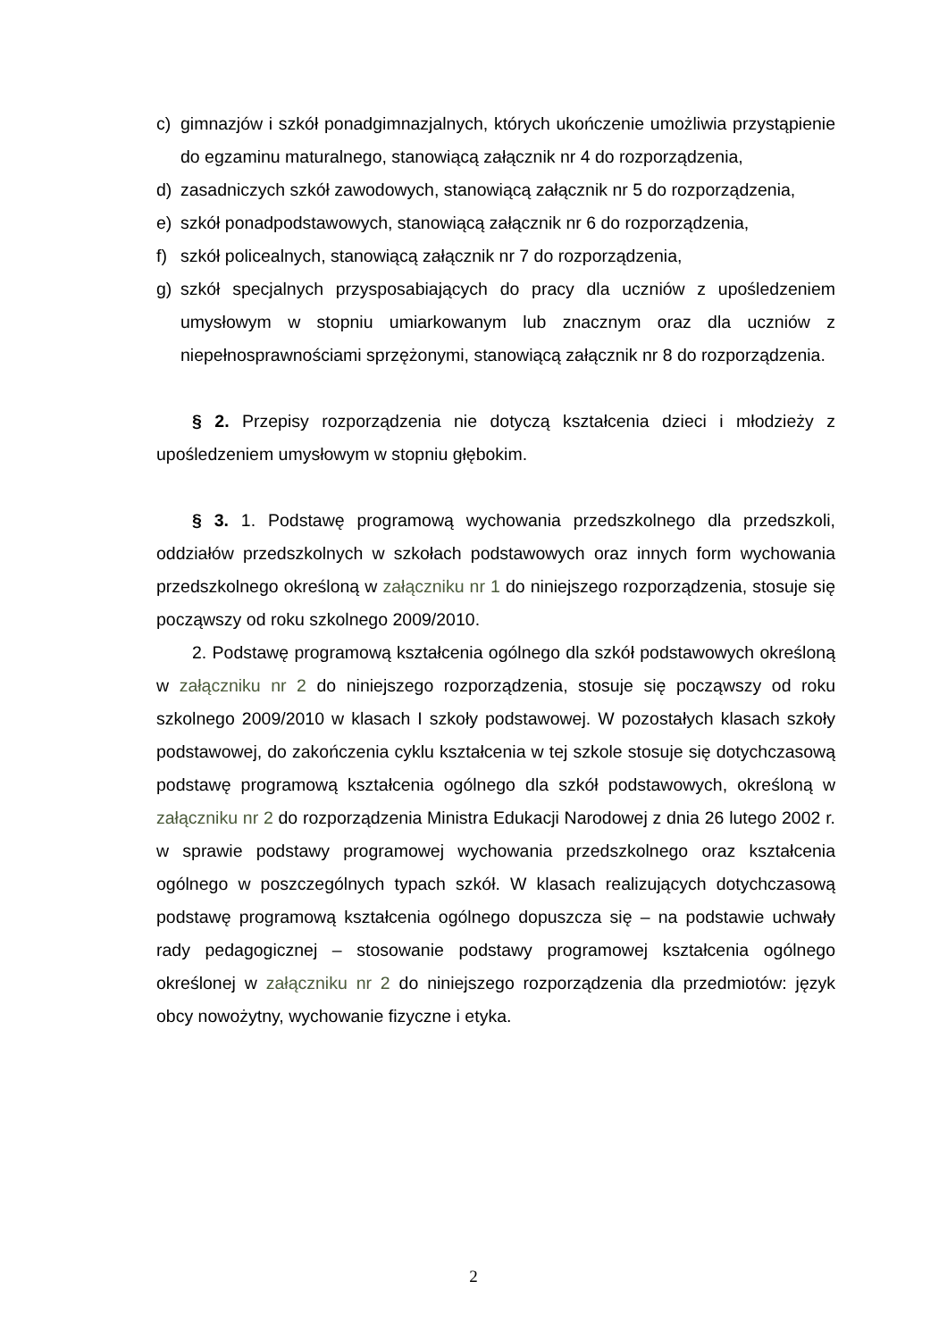c) gimnazjów i szkół ponadgimnazjalnych, których ukończenie umożliwia przystąpienie do egzaminu maturalnego, stanowiącą załącznik nr 4 do rozporządzenia,
d) zasadniczych szkół zawodowych, stanowiącą załącznik nr 5 do rozporządzenia,
e) szkół ponadpodstawowych, stanowiącą załącznik nr 6 do rozporządzenia,
f) szkół policealnych, stanowiącą załącznik nr 7 do rozporządzenia,
g) szkół specjalnych przysposabiających do pracy dla uczniów z upośledzeniem umysłowym w stopniu umiarkowanym lub znacznym oraz dla uczniów z niepełnosprawnościami sprzężonymi, stanowiącą załącznik nr 8 do rozporządzenia.
§ 2. Przepisy rozporządzenia nie dotyczą kształcenia dzieci i młodzieży z upośledzeniem umysłowym w stopniu głębokim.
§ 3. 1. Podstawę programową wychowania przedszkolnego dla przedszkoli, oddziałów przedszkolnych w szkołach podstawowych oraz innych form wychowania przedszkolnego określoną w załączniku nr 1 do niniejszego rozporządzenia, stosuje się począwszy od roku szkolnego 2009/2010.
2. Podstawę programową kształcenia ogólnego dla szkół podstawowych określoną w załączniku nr 2 do niniejszego rozporządzenia, stosuje się począwszy od roku szkolnego 2009/2010 w klasach I szkoły podstawowej. W pozostałych klasach szkoły podstawowej, do zakończenia cyklu kształcenia w tej szkole stosuje się dotychczasową podstawę programową kształcenia ogólnego dla szkół podstawowych, określoną w załączniku nr 2 do rozporządzenia Ministra Edukacji Narodowej z dnia 26 lutego 2002 r. w sprawie podstawy programowej wychowania przedszkolnego oraz kształcenia ogólnego w poszczególnych typach szkół. W klasach realizujących dotychczasową podstawę programową kształcenia ogólnego dopuszcza się – na podstawie uchwały rady pedagogicznej – stosowanie podstawy programowej kształcenia ogólnego określonej w załączniku nr 2 do niniejszego rozporządzenia dla przedmiotów: język obcy nowożytny, wychowanie fizyczne i etyka.
2